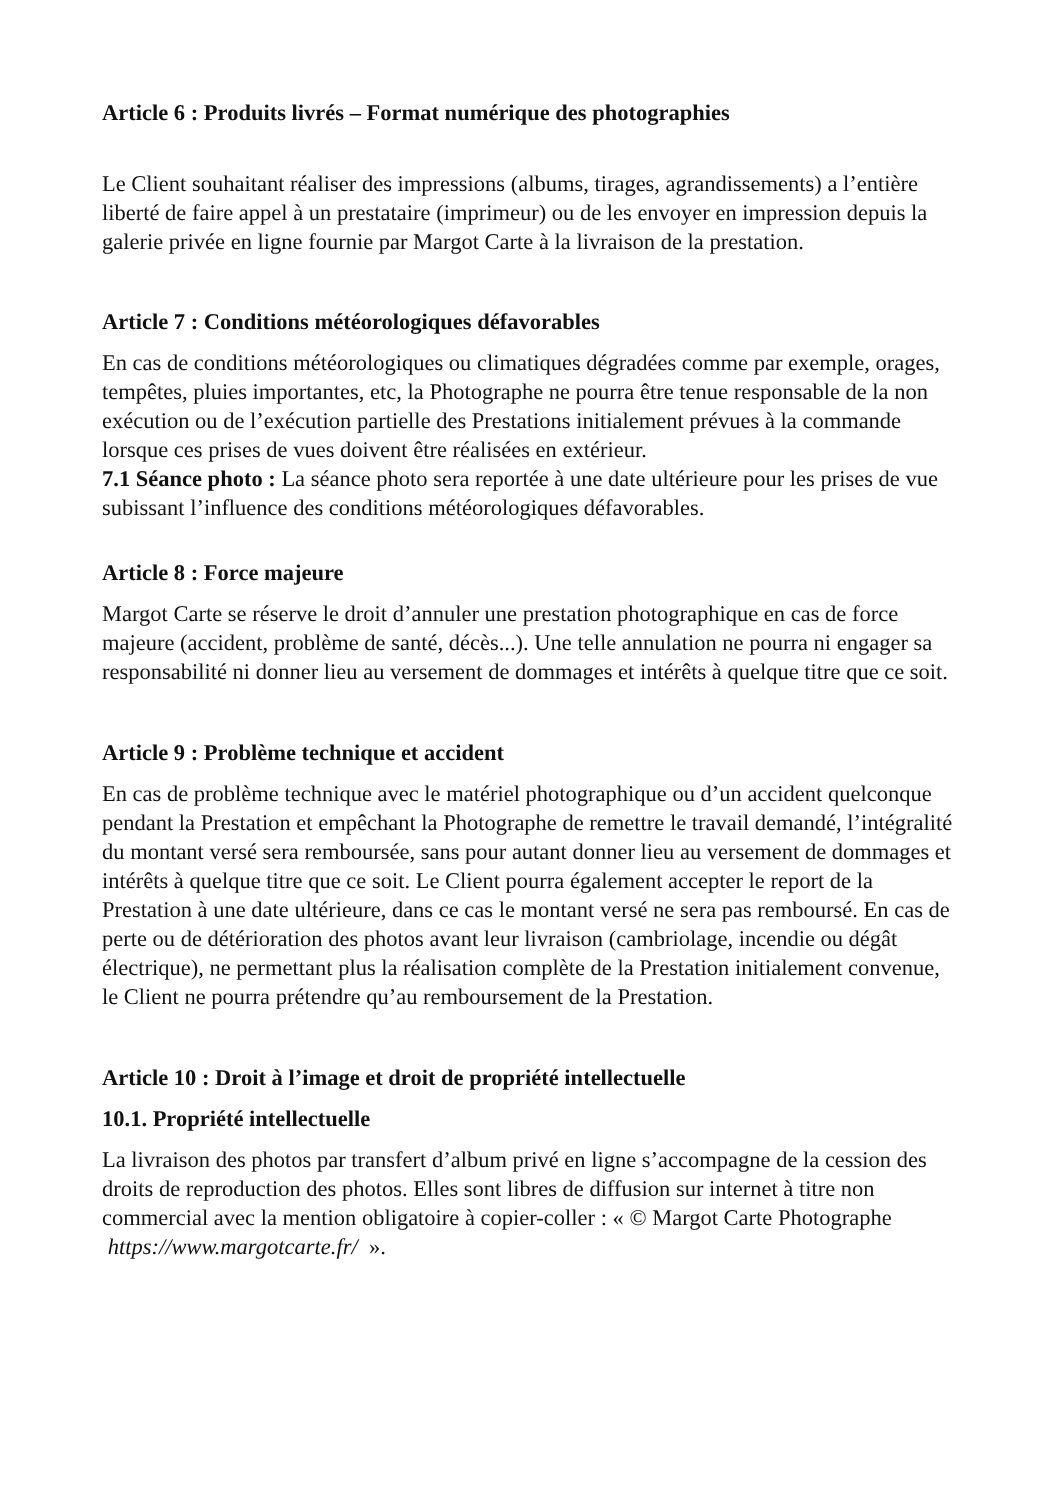Article 6 : Produits livrés – Format numérique des photographies
Le Client souhaitant réaliser des impressions (albums, tirages, agrandissements) a l’entière liberté de faire appel à un prestataire (imprimeur) ou de les envoyer en impression depuis la galerie privée en ligne fournie par Margot Carte à la livraison de la prestation.
Article 7 : Conditions météorologiques défavorables
En cas de conditions météorologiques ou climatiques dégradées comme par exemple, orages, tempêtes, pluies importantes, etc, la Photographe ne pourra être tenue responsable de la non exécution ou de l’exécution partielle des Prestations initialement prévues à la commande lorsque ces prises de vues doivent être réalisées en extérieur.
7.1 Séance photo : La séance photo sera reportée à une date ultérieure pour les prises de vue subissant l’influence des conditions météorologiques défavorables.
Article 8 : Force majeure
Margot Carte se réserve le droit d’annuler une prestation photographique en cas de force majeure (accident, problème de santé, décès...). Une telle annulation ne pourra ni engager sa responsabilité ni donner lieu au versement de dommages et intérêts à quelque titre que ce soit.
Article 9 : Problème technique et accident
En cas de problème technique avec le matériel photographique ou d’un accident quelconque pendant la Prestation et empêchant la Photographe de remettre le travail demandé, l’intégralité du montant versé sera remboursée, sans pour autant donner lieu au versement de dommages et intérêts à quelque titre que ce soit. Le Client pourra également accepter le report de la Prestation à une date ultérieure, dans ce cas le montant versé ne sera pas remboursé. En cas de perte ou de détérioration des photos avant leur livraison (cambriolage, incendie ou dégât électrique), ne permettant plus la réalisation complète de la Prestation initialement convenue, le Client ne pourra prétendre qu’au remboursement de la Prestation.
Article 10 : Droit à l’image et droit de propriété intellectuelle
10.1. Propriété intellectuelle
La livraison des photos par transfert d’album privé en ligne s’accompagne de la cession des droits de reproduction des photos. Elles sont libres de diffusion sur internet à titre non commercial avec la mention obligatoire à copier-coller : « © Margot Carte Photographe https://www.margotcarte.fr/ ».